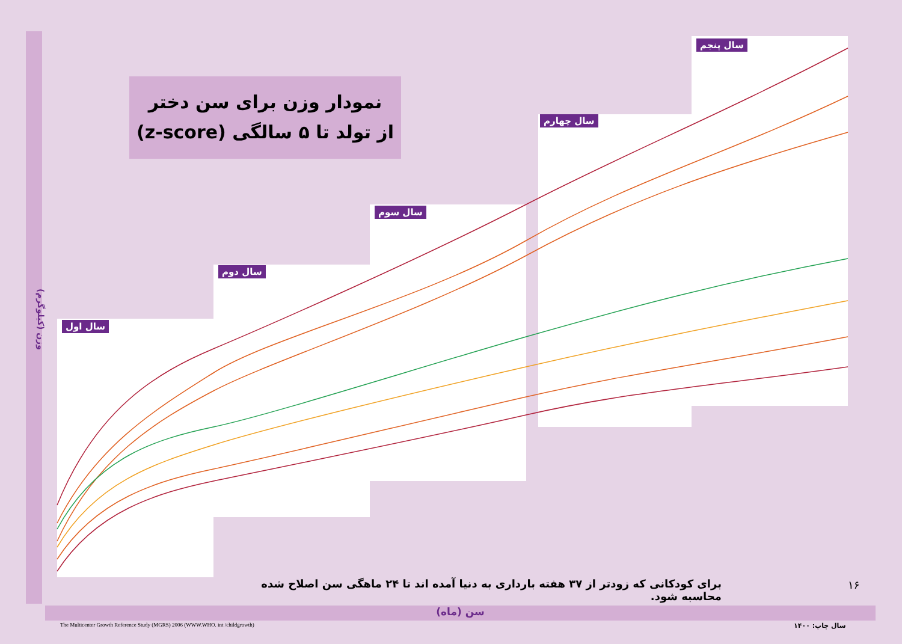سال اول
سال دوم
سال سوم
سال چهارم
سال پنجم
نمودار وزن برای سن دختر
از تولد تا ۵ سالگی (z-score)
وزن (کیلوگرم)
برای کودکانی که زودتر از ۳۷ هفته بارداری به دنیا آمده اند تا ۲۴ ماهگی سن اصلاح شده محاسبه شود.
۱۶
سن (ماه)
The Multicenter Growth Reference Study (MGRS) 2006 (WWW.WHO. int /childgrowth)
سال چاپ: ۱۴۰۰